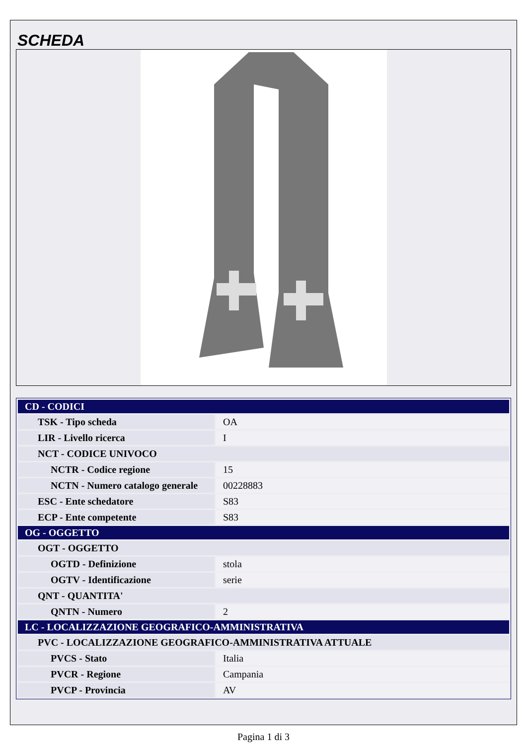SCHEDA
| CD - CODICI | |
| --- | --- |
| TSK - Tipo scheda | OA |
| LIR - Livello ricerca | I |
| NCT - CODICE UNIVOCO | |
| NCTR - Codice regione | 15 |
| NCTN - Numero catalogo generale | 00228883 |
| ESC - Ente schedatore | S83 |
| ECP - Ente competente | S83 |
| OG - OGGETTO | |
| OGT - OGGETTO | |
| OGTD - Definizione | stola |
| OGTV - Identificazione | serie |
| QNT - QUANTITA' | |
| QNTN - Numero | 2 |
| LC - LOCALIZZAZIONE GEOGRAFICO-AMMINISTRATIVA | |
| PVC - LOCALIZZAZIONE GEOGRAFICO-AMMINISTRATIVA ATTUALE | |
| PVCS - Stato | Italia |
| PVCR - Regione | Campania |
| PVCP - Provincia | AV |
Pagina 1 di 3